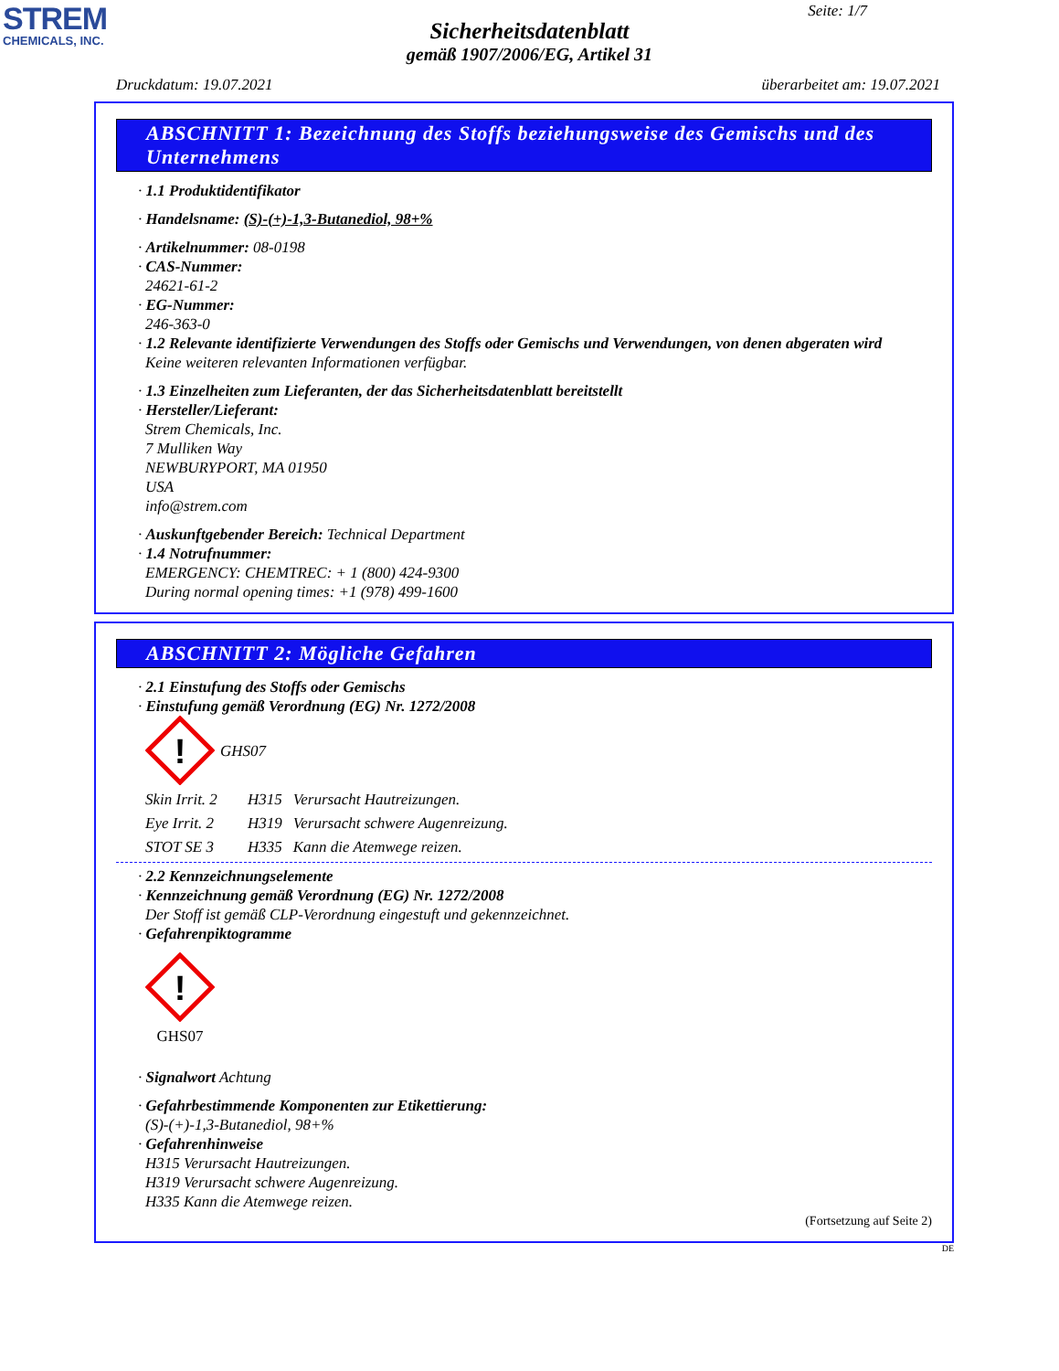STREM
CHEMICALS, INC.
Seite: 1/7
Sicherheitsdatenblatt
gemäß 1907/2006/EG, Artikel 31
Druckdatum: 19.07.2021 überarbeitet am: 19.07.2021
ABSCHNITT 1: Bezeichnung des Stoffs beziehungsweise des Gemischs und des Unternehmens
· 1.1 Produktidentifikator
· Handelsname: (S)-(+)-1,3-Butanediol, 98+%
· Artikelnummer: 08-0198
· CAS-Nummer:
24621-61-2
· EG-Nummer:
246-363-0
· 1.2 Relevante identifizierte Verwendungen des Stoffs oder Gemischs und Verwendungen, von denen abgeraten wird
Keine weiteren relevanten Informationen verfügbar.
· 1.3 Einzelheiten zum Lieferanten, der das Sicherheitsdatenblatt bereitstellt
· Hersteller/Lieferant:
Strem Chemicals, Inc.
7 Mulliken Way
NEWBURYPORT, MA 01950
USA
info@strem.com
· Auskunftgebender Bereich: Technical Department
· 1.4 Notrufnummer:
EMERGENCY: CHEMTREC: + 1 (800) 424-9300
During normal opening times: +1 (978) 499-1600
ABSCHNITT 2: Mögliche Gefahren
· 2.1 Einstufung des Stoffs oder Gemischs
· Einstufung gemäß Verordnung (EG) Nr. 1272/2008
!
GHS07
Skin Irrit. 2 H315 Verursacht Hautreizungen.
Eye Irrit. 2 H319 Verursacht schwere Augenreizung.
STOT SE 3 H335 Kann die Atemwege reizen.
· 2.2 Kennzeichnungselemente
· Kennzeichnung gemäß Verordnung (EG) Nr. 1272/2008
Der Stoff ist gemäß CLP-Verordnung eingestuft und gekennzeichnet.
· Gefahrenpiktogramme
!
GHS07
· Signalwort Achtung
· Gefahrbestimmende Komponenten zur Etikettierung:
(S)-(+)-1,3-Butanediol, 98+%
· Gefahrenhinweise
H315 Verursacht Hautreizungen.
H319 Verursacht schwere Augenreizung.
H335 Kann die Atemwege reizen.
(Fortsetzung auf Seite 2)
DE